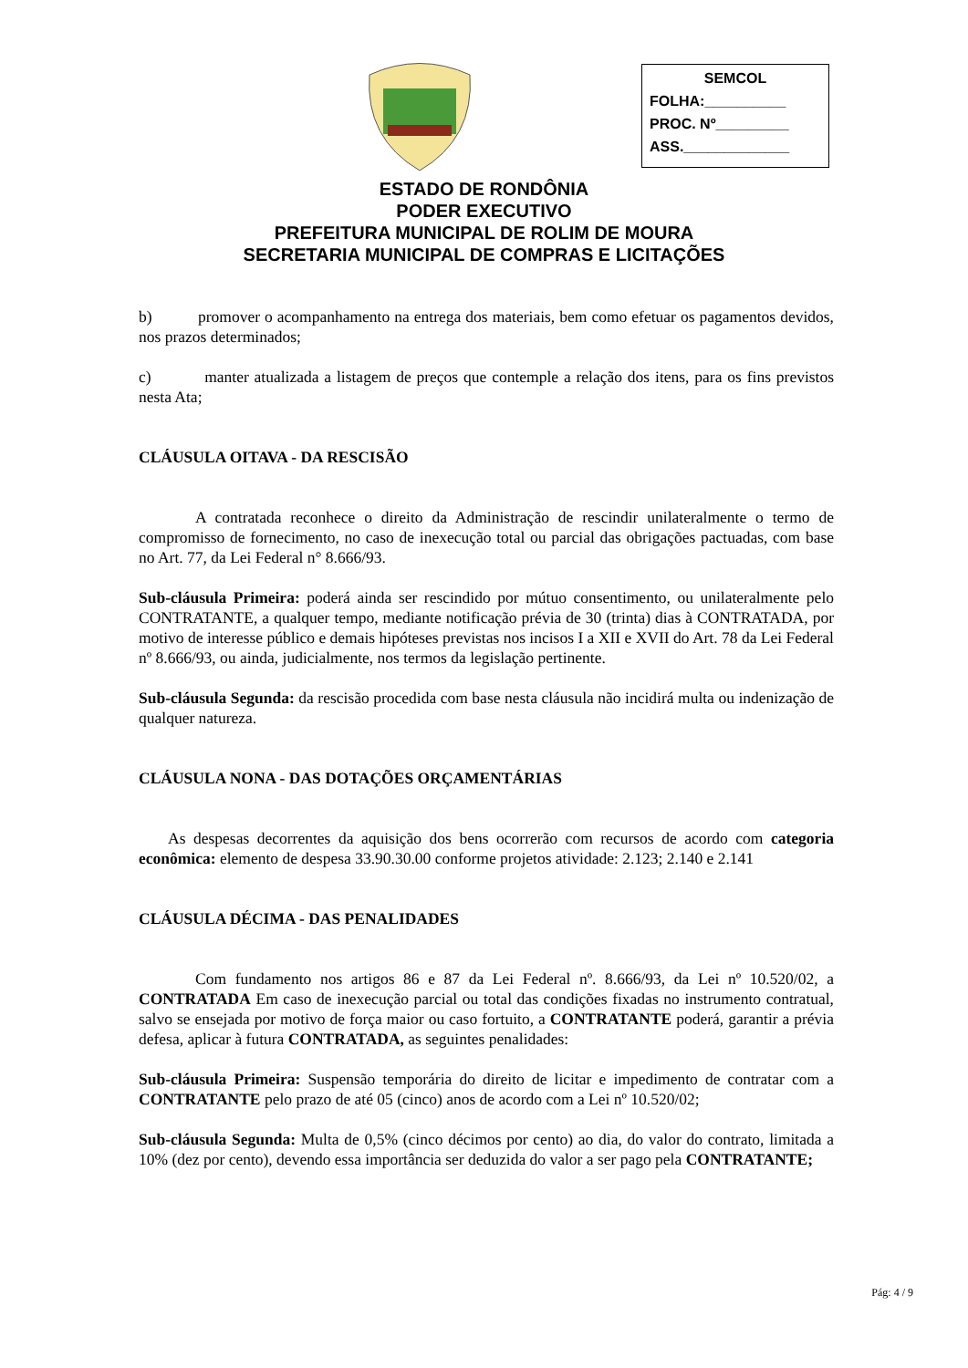SEMCOL
FOLHA:__________
PROC. Nº_________
ASS._____________
ESTADO DE RONDÔNIA
PODER EXECUTIVO
PREFEITURA MUNICIPAL DE ROLIM DE MOURA
SECRETARIA MUNICIPAL DE COMPRAS E LICITAÇÕES
b) promover o acompanhamento na entrega dos materiais, bem como efetuar os pagamentos devidos, nos prazos determinados;
c) manter atualizada a listagem de preços que contemple a relação dos itens, para os fins previstos nesta Ata;
CLÁUSULA OITAVA - DA RESCISÃO
A contratada reconhece o direito da Administração de rescindir unilateralmente o termo de compromisso de fornecimento, no caso de inexecução total ou parcial das obrigações pactuadas, com base no Art. 77, da Lei Federal n° 8.666/93.
Sub-cláusula Primeira: poderá ainda ser rescindido por mútuo consentimento, ou unilateralmente pelo CONTRATANTE, a qualquer tempo, mediante notificação prévia de 30 (trinta) dias à CONTRATADA, por motivo de interesse público e demais hipóteses previstas nos incisos I a XII e XVII do Art. 78 da Lei Federal nº 8.666/93, ou ainda, judicialmente, nos termos da legislação pertinente.
Sub-cláusula Segunda: da rescisão procedida com base nesta cláusula não incidirá multa ou indenização de qualquer natureza.
CLÁUSULA NONA - DAS DOTAÇÕES ORÇAMENTÁRIAS
As despesas decorrentes da aquisição dos bens ocorrerão com recursos de acordo com categoria econômica: elemento de despesa 33.90.30.00 conforme projetos atividade: 2.123; 2.140 e 2.141
CLÁUSULA DÉCIMA - DAS PENALIDADES
Com fundamento nos artigos 86 e 87 da Lei Federal nº. 8.666/93, da Lei nº 10.520/02, a CONTRATADA Em caso de inexecução parcial ou total das condições fixadas no instrumento contratual, salvo se ensejada por motivo de força maior ou caso fortuito, a CONTRATANTE poderá, garantir a prévia defesa, aplicar à futura CONTRATADA, as seguintes penalidades:
Sub-cláusula Primeira: Suspensão temporária do direito de licitar e impedimento de contratar com a CONTRATANTE pelo prazo de até 05 (cinco) anos de acordo com a Lei nº 10.520/02;
Sub-cláusula Segunda: Multa de 0,5% (cinco décimos por cento) ao dia, do valor do contrato, limitada a 10% (dez por cento), devendo essa importância ser deduzida do valor a ser pago pela CONTRATANTE;
Pág: 4 / 9